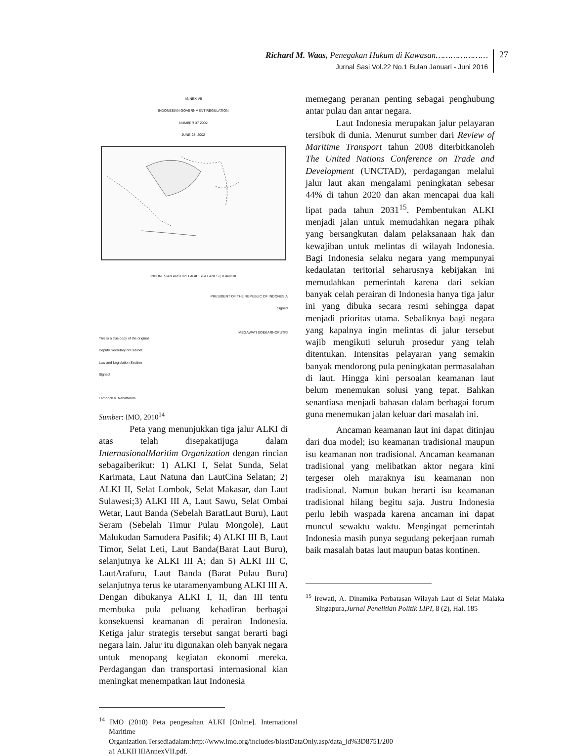Richard M. Waas, Penegakan Hukum di Kawasan…………………
Jurnal Sasi Vol.22 No.1 Bulan Januari - Juni 2016
27
ANNEX VII
INDONESIAN GOVERNMENT REGULATION
NUMBER 37 2002
JUNE 28, 2002
INDONESIAN ARCHIPELAGIC SEA LANES I, II AND III
PRESIDENT OF THE REPUBLIC OF INDONESIA
Signed
MEGAWATI SOEKARNOPUTRI
This is a true copy of the original
Deputy Secretary of Cabinet
Law and Legislation Section
Signed
Lambock V. Nahattands
Sumber: IMO, 2010<sup>14</sup>
Peta yang menunjukkan tiga jalur ALKI di atas telah disepakatijuga dalam InternasionalMaritim Organization dengan rincian sebagaiberikut: 1) ALKI I, Selat Sunda, Selat Karimata, Laut Natuna dan LautCina Selatan; 2) ALKI II, Selat Lombok, Selat Makasar, dan Laut Sulawesi;3) ALKI III A, Laut Sawu, Selat Ombai Wetar, Laut Banda (Sebelah BaratLaut Buru), Laut Seram (Sebelah Timur Pulau Mongole), Laut Malukudan Samudera Pasifik; 4) ALKI III B, Laut Timor, Selat Leti, Laut Banda(Barat Laut Buru), selanjutnya ke ALKI III A; dan 5) ALKI III C, LautArafuru, Laut Banda (Barat Pulau Buru) selanjutnya terus ke utaramenyambung ALKI III A. Dengan dibukanya ALKI I, II, dan III tentu membuka pula peluang kehadiran berbagai konsekuensi keamanan di perairan Indonesia. Ketiga jalur strategis tersebut sangat berarti bagi negara lain. Jalur itu digunakan oleh banyak negara untuk menopang kegiatan ekonomi mereka. Perdagangan dan transportasi internasional kian meningkat menempatkan laut Indonesia
<sup>14</sup> IMO (2010) Peta pengesahan ALKI [Online]. International Maritime Organization.Tersediadalam:http://www.imo.org/includes/blastDataOnly.asp/data_id%3D8751/200 a1 ALKII IIIAnnexVII.pdf.
memegang peranan penting sebagai penghubung antar pulau dan antar negara.
Laut Indonesia merupakan jalur pelayaran tersibuk di dunia. Menurut sumber dari Review of Maritime Transport tahun 2008 diterbitkanoleh The United Nations Conference on Trade and Development (UNCTAD), perdagangan melalui jalur laut akan mengalami peningkatan sebesar 44% di tahun 2020 dan akan mencapai dua kali lipat pada tahun 2031<sup>15</sup>. Pembentukan ALKI menjadi jalan untuk memudahkan negara pihak yang bersangkutan dalam pelaksanaan hak dan kewajiban untuk melintas di wilayah Indonesia. Bagi Indonesia selaku negara yang mempunyai kedaulatan teritorial seharusnya kebijakan ini memudahkan pemerintah karena dari sekian banyak celah perairan di Indonesia hanya tiga jalur ini yang dibuka secara resmi sehingga dapat menjadi prioritas utama. Sebaliknya bagi negara yang kapalnya ingin melintas di jalur tersebut wajib mengikuti seluruh prosedur yang telah ditentukan. Intensitas pelayaran yang semakin banyak mendorong pula peningkatan permasalahan di laut. Hingga kini persoalan keamanan laut belum menemukan solusi yang tepat. Bahkan senantiasa menjadi bahasan dalam berbagai forum guna menemukan jalan keluar dari masalah ini.
Ancaman keamanan laut ini dapat ditinjau dari dua model; isu keamanan tradisional maupun isu keamanan non tradisional. Ancaman keamanan tradisional yang melibatkan aktor negara kini tergeser oleh maraknya isu keamanan non tradisional. Namun bukan berarti isu keamanan tradisional hilang begitu saja. Justru Indonesia perlu lebih waspada karena ancaman ini dapat muncul sewaktu waktu. Mengingat pemerintah Indonesia masih punya segudang pekerjaan rumah baik masalah batas laut maupun batas kontinen.
<sup>15</sup> Irewati, A. Dinamika Perbatasan Wilayah Laut di Selat Malaka Singapura,Jurnal Penelitian Politik LIPI, 8 (2), Hal. 185